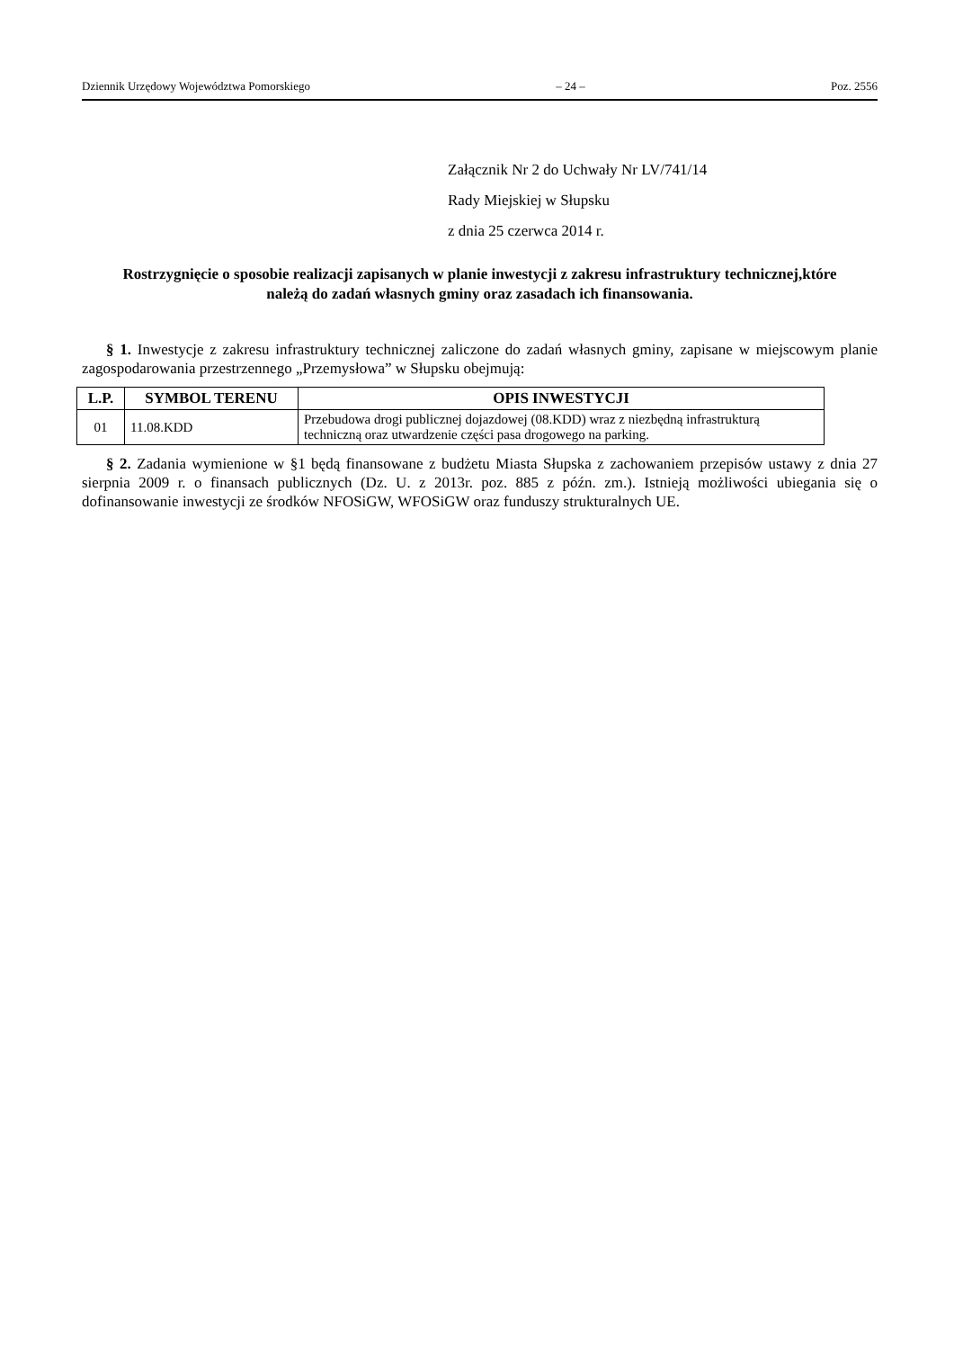Dziennik Urzędowy Województwa Pomorskiego – 24 – Poz. 2556
Załącznik Nr 2 do Uchwały Nr LV/741/14
Rady Miejskiej w Słupsku
z dnia 25 czerwca 2014 r.
Rostrzygnięcie o sposobie realizacji zapisanych w planie inwestycji z zakresu infrastruktury technicznej,które należą do zadań własnych gminy oraz zasadach ich finansowania.
§ 1. Inwestycje z zakresu infrastruktury technicznej zaliczone do zadań własnych gminy, zapisane w miejscowym planie zagospodarowania przestrzennego „Przemysłowa” w Słupsku obejmują:
| L.P. | SYMBOL TERENU | OPIS INWESTYCJI |
| --- | --- | --- |
| 01 | 11.08.KDD | Przebudowa drogi publicznej dojazdowej (08.KDD) wraz z niezbędną infrastrukturą techniczną oraz utwardzenie części pasa drogowego na parking. |
§ 2. Zadania wymienione w §1 będą finansowane z budżetu Miasta Słupska z zachowaniem przepisów ustawy z dnia 27 sierpnia 2009 r. o finansach publicznych (Dz. U. z 2013r. poz. 885 z późn. zm.). Istnieją możliwości ubiegania się o dofinansowanie inwestycji ze środków NFOSiGW, WFOSiGW oraz funduszy strukturalnych UE.